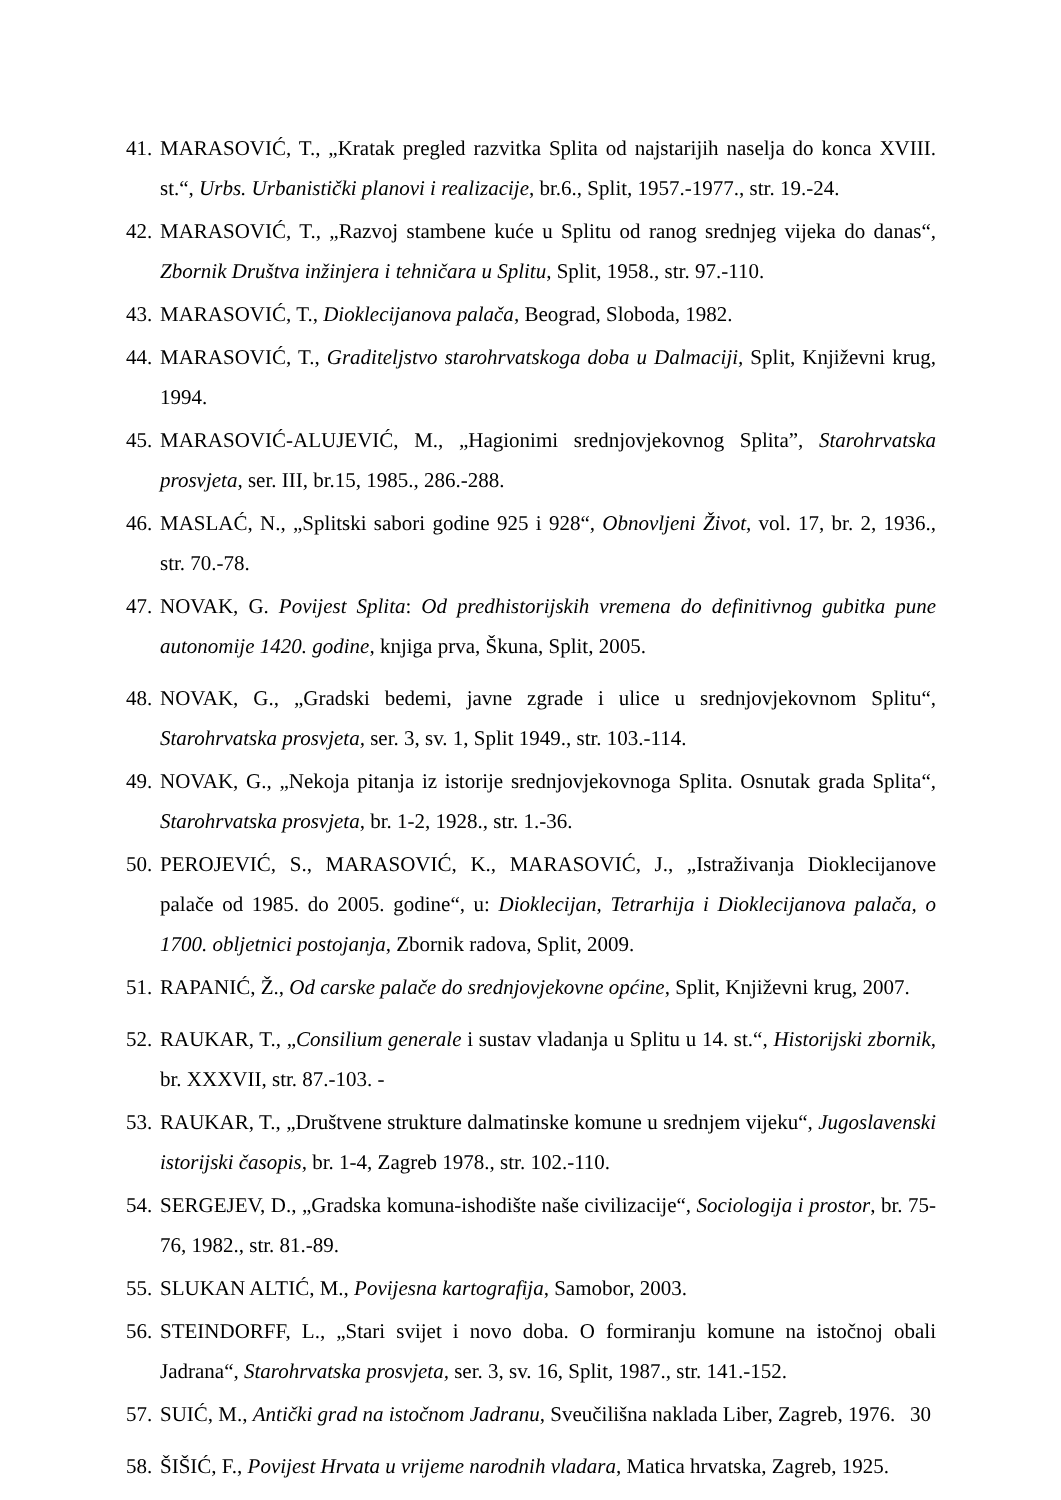41. MARASOVIĆ, T., „Kratak pregled razvitka Splita od najstarijih naselja do konca XVIII. st.“, Urbs. Urbanistički planovi i realizacije, br.6., Split, 1957.-1977., str. 19.-24.
42. MARASOVIĆ, T., „Razvoj stambene kuće u Splitu od ranog srednjeg vijeka do danas“, Zbornik Društva inžinjera i tehničara u Splitu, Split, 1958., str. 97.-110.
43. MARASOVIĆ, T., Dioklecijanova palača, Beograd, Sloboda, 1982.
44. MARASOVIĆ, T., Graditeljstvo starohrvatskoga doba u Dalmaciji, Split, Književni krug, 1994.
45. MARASOVIĆ-ALUJEVIĆ, M., „Hagionimi srednjovjekovnog Splita”, Starohrvatska prosvjeta, ser. III, br.15, 1985., 286.-288.
46. MASLAĆ, N., „Splitski sabori godine 925 i 928“, Obnovljeni Život, vol. 17, br. 2, 1936., str. 70.-78.
47. NOVAK, G. Povijest Splita: Od predhistorijskih vremena do definitivnog gubitka pune autonomije 1420. godine, knjiga prva, Škuna, Split, 2005.
48. NOVAK, G., „Gradski bedemi, javne zgrade i ulice u srednjovjekovnom Splitu“, Starohrvatska prosvjeta, ser. 3, sv. 1, Split 1949., str. 103.-114.
49. NOVAK, G., „Nekoja pitanja iz istorije srednjovjekovnoga Splita. Osnutak grada Splita“, Starohrvatska prosvjeta, br. 1-2, 1928., str. 1.-36.
50. PEROJEVIĆ, S., MARASOVIĆ, K., MARASOVIĆ, J., „Istraživanja Dioklecijanove palače od 1985. do 2005. godine“, u: Dioklecijan, Tetrarhija i Dioklecijanova palača, o 1700. obljetnici postojanja, Zbornik radova, Split, 2009.
51. RAPANIĆ, Ž., Od carske palače do srednjovjekovne općine, Split, Književni krug, 2007.
52. RAUKAR, T., „Consilium generale i sustav vladanja u Splitu u 14. st.“, Historijski zbornik, br. XXXVII, str. 87.-103. -
53. RAUKAR, T., „Društvene strukture dalmatinske komune u srednjem vijeku“, Jugoslavenski istorijski časopis, br. 1-4, Zagreb 1978., str. 102.-110.
54. SERGEJEV, D., „Gradska komuna-ishodište naše civilizacije“, Sociologija i prostor, br. 75-76, 1982., str. 81.-89.
55. SLUKAN ALTIĆ, M., Povijesna kartografija, Samobor, 2003.
56. STEINDORFF, L., „Stari svijet i novo doba. O formiranju komune na istočnoj obali Jadrana“, Starohrvatska prosvjeta, ser. 3, sv. 16, Split, 1987., str. 141.-152.
57. SUIĆ, M., Antički grad na istočnom Jadranu, Sveučilišna naklada Liber, Zagreb, 1976.
58. ŠIŠIĆ, F., Povijest Hrvata u vrijeme narodnih vladara, Matica hrvatska, Zagreb, 1925.
30